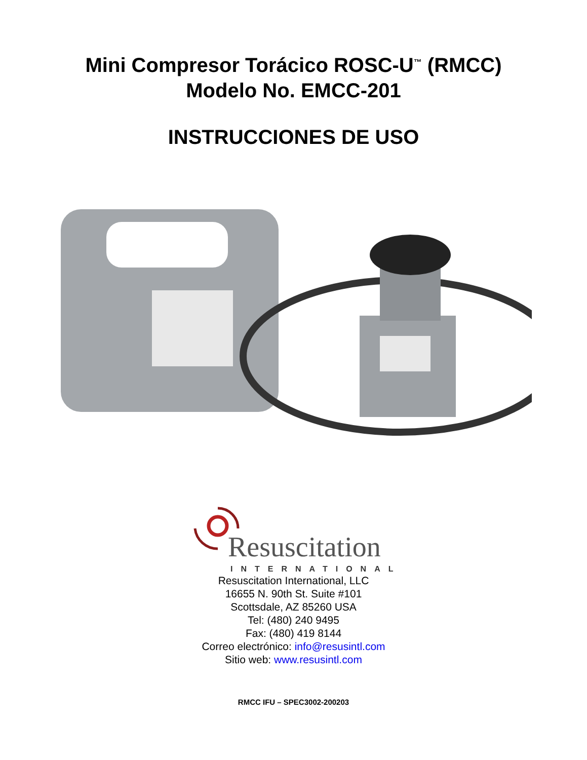Mini Compresor Torácico ROSC-U<sup>™</sup> (RMCC)
Modelo No. EMCC-201
INSTRUCCIONES DE USO
Resuscitation
INTERNATIONAL
Resuscitation International, LLC
16655 N. 90th St. Suite #101
Scottsdale, AZ 85260 USA
Tel: (480) 240 9495
Fax: (480) 419 8144
Correo electrónico: info@resusintl.com
Sitio web: www.resusintl.com
RMCC IFU – SPEC3002-200203